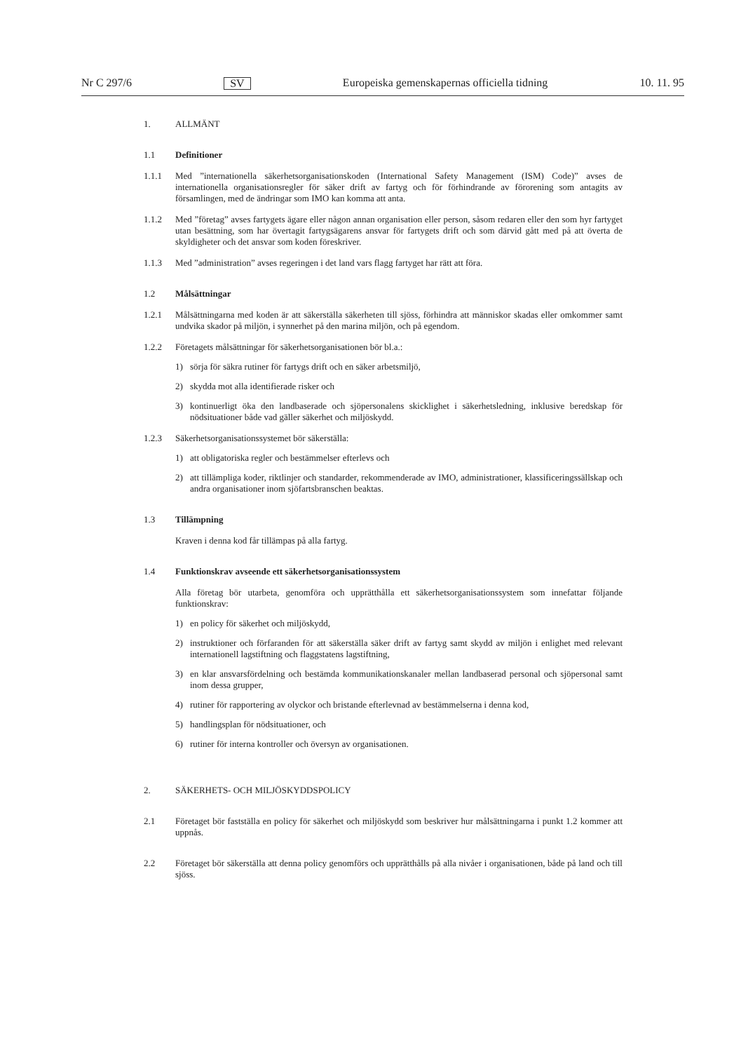Nr C 297/6 SV Europeiska gemenskapernas officiella tidning 10. 11. 95
1. ALLMÄNT
1.1 Definitioner
1.1.1 Med ”internationella säkerhetsorganisationskoden (International Safety Management (ISM) Code)” avses de internationella organisationsregler för säker drift av fartyg och för förhindrande av förorening som antagits av församlingen, med de ändringar som IMO kan komma att anta.
1.1.2 Med ”företag” avses fartygets ägare eller någon annan organisation eller person, såsom redaren eller den som hyr fartyget utan besättning, som har övertagit fartygsägarens ansvar för fartygets drift och som därvid gått med på att överta de skyldigheter och det ansvar som koden föreskriver.
1.1.3 Med ”administration” avses regeringen i det land vars flagg fartyget har rätt att föra.
1.2 Målsättningar
1.2.1 Målsättningarna med koden är att säkerställa säkerheten till sjöss, förhindra att människor skadas eller omkommer samt undvika skador på miljön, i synnerhet på den marina miljön, och på egendom.
1.2.2 Företagets målsättningar för säkerhetsorganisationen bör bl.a.:
1) sörja för säkra rutiner för fartygs drift och en säker arbetsmiljö,
2) skydda mot alla identifierade risker och
3) kontinuerligt öka den landbaserade och sjöpersonalens skicklighet i säkerhetsledning, inklusive beredskap för nödsituationer både vad gäller säkerhet och miljöskydd.
1.2.3 Säkerhetsorganisationssystemet bör säkerställa:
1) att obligatoriska regler och bestämmelser efterlevs och
2) att tillämpliga koder, riktlinjer och standarder, rekommenderade av IMO, administrationer, klassificeringssällskap och andra organisationer inom sjöfartsbranschen beaktas.
1.3 Tillämpning
Kraven i denna kod får tillämpas på alla fartyg.
1.4 Funktionskrav avseende ett säkerhetsorganisationssystem
Alla företag bör utarbeta, genomföra och upprätthålla ett säkerhetsorganisationssystem som innefattar följande funktionskrav:
1) en policy för säkerhet och miljöskydd,
2) instruktioner och förfaranden för att säkerställa säker drift av fartyg samt skydd av miljön i enlighet med relevant internationell lagstiftning och flaggstatens lagstiftning,
3) en klar ansvarsfördelning och bestämda kommunikationskanaler mellan landbaserad personal och sjöpersonal samt inom dessa grupper,
4) rutiner för rapportering av olyckor och bristande efterlevnad av bestämmelserna i denna kod,
5) handlingsplan för nödsituationer, och
6) rutiner för interna kontroller och översyn av organisationen.
2. SÄKERHETS- OCH MILJÖSKYDDSPOLICY
2.1 Företaget bör fastställa en policy för säkerhet och miljöskydd som beskriver hur målsättningarna i punkt 1.2 kommer att uppnås.
2.2 Företaget bör säkerställa att denna policy genomförs och upprätthålls på alla nivåer i organisationen, både på land och till sjöss.